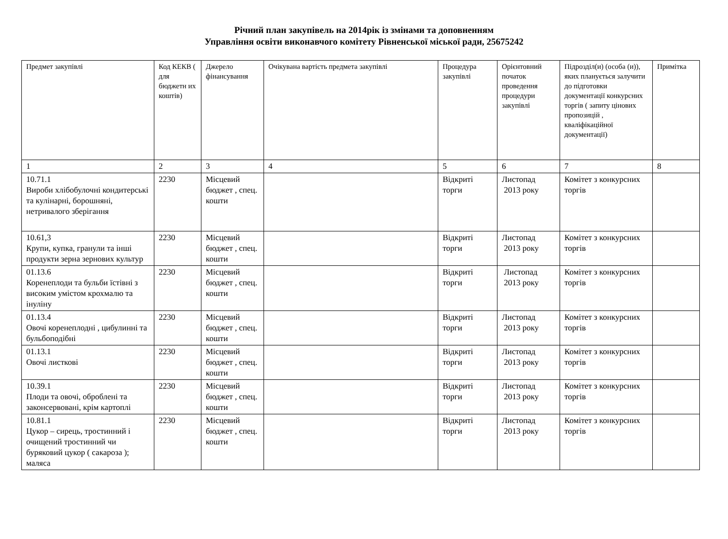Річний план закупівель на 2014рік із змінами та доповненням
Управління освіти виконавчого комітету Рівненської міської ради, 25675242
| Предмет закупівлі | Код КЕКВ ( для бюджетн их коштів) | Джерело фінансування | Очікувана вартість предмета закупівлі | Процедура закупівлі | Орієнтовний початок проведення процедури закупівлі | Підрозділ(и) (особа (и)), яких планується залучити до підготовки документації конкурсних торгів ( запиту цінових пропозицій , кваліфікаційної документації) | Примітка |
| --- | --- | --- | --- | --- | --- | --- | --- |
| 1 | 2 | 3 | 4 | 5 | 6 | 7 | 8 |
| 10.71.1 Вироби хлібобулочні кондитерські та кулінарні, борошняні, нетривалого зберігання | 2230 | Місцевий бюджет , спец. кошти | | Відкриті торги | Листопад 2013 року | Комітет з конкурсних торгів | |
| 10.61,3 Крупи, купка, гранули та інші продукти зерна зернових культур | 2230 | Місцевий бюджет , спец. кошти | | Відкриті торги | Листопад 2013 року | Комітет з конкурсних торгів | |
| 01.13.6 Коренеплоди та бульби їстівні з високим умістом крохмалю та інуліну | 2230 | Місцевий бюджет , спец. кошти | | Відкриті торги | Листопад 2013 року | Комітет з конкурсних торгів | |
| 01.13.4 Овочі коренеплодні , цибулинні та бульбоподібні | 2230 | Місцевий бюджет , спец. кошти | | Відкриті торги | Листопад 2013 року | Комітет з конкурсних торгів | |
| 01.13.1 Овочі листкові | 2230 | Місцевий бюджет , спец. кошти | | Відкриті торги | Листопад 2013 року | Комітет з конкурсних торгів | |
| 10.39.1 Плоди та овочі, оброблені та законсервовані, крім картоплі | 2230 | Місцевий бюджет , спец. кошти | | Відкриті торги | Листопад 2013 року | Комітет з конкурсних торгів | |
| 10.81.1 Цукор – сирець, тростинний і очищений тростинний чи буряковий цукор ( сакароза ); маляса | 2230 | Місцевий бюджет , спец. кошти | | Відкриті торги | Листопад 2013 року | Комітет з конкурсних торгів | |